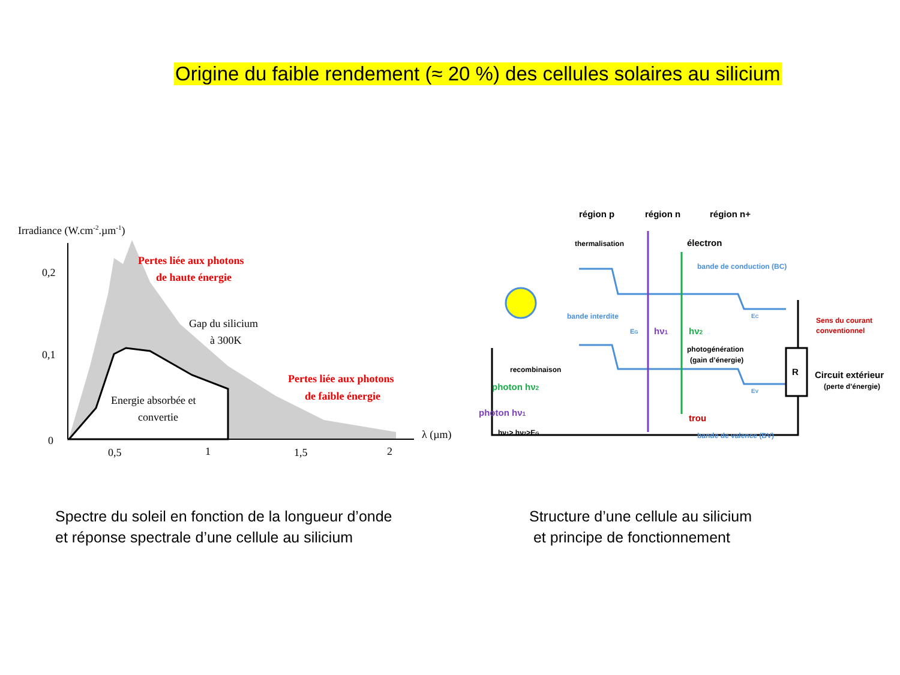Origine du faible rendement (≈ 20 %) des cellules solaires au silicium
Irradiance (W.cm-2.µm-1)
0,2
0,1
0
0,5
1
1,5
2
λ (µm)
Pertes liée aux photons
de haute énergie
Gap du silicium
à 300K
Energie absorbée et
convertie
Pertes liée aux photons
de faible énergie
région p
région n
région n+
thermalisation
électron
bande de conduction (BC)
bande interdite
EG
EC
hν1
hν2
photogénération
(gain d’énergie)
Sens du courant
conventionnel
recombinaison
R
Circuit extérieur
(perte d’énergie)
photon hν2
photon hν1
hν1> hν2>EG
EV
trou
bande de valence (BV)
Spectre du soleil en fonction de la longueur d’onde
et réponse spectrale d’une cellule au silicium
Structure d’une cellule au silicium
et principe de fonctionnement